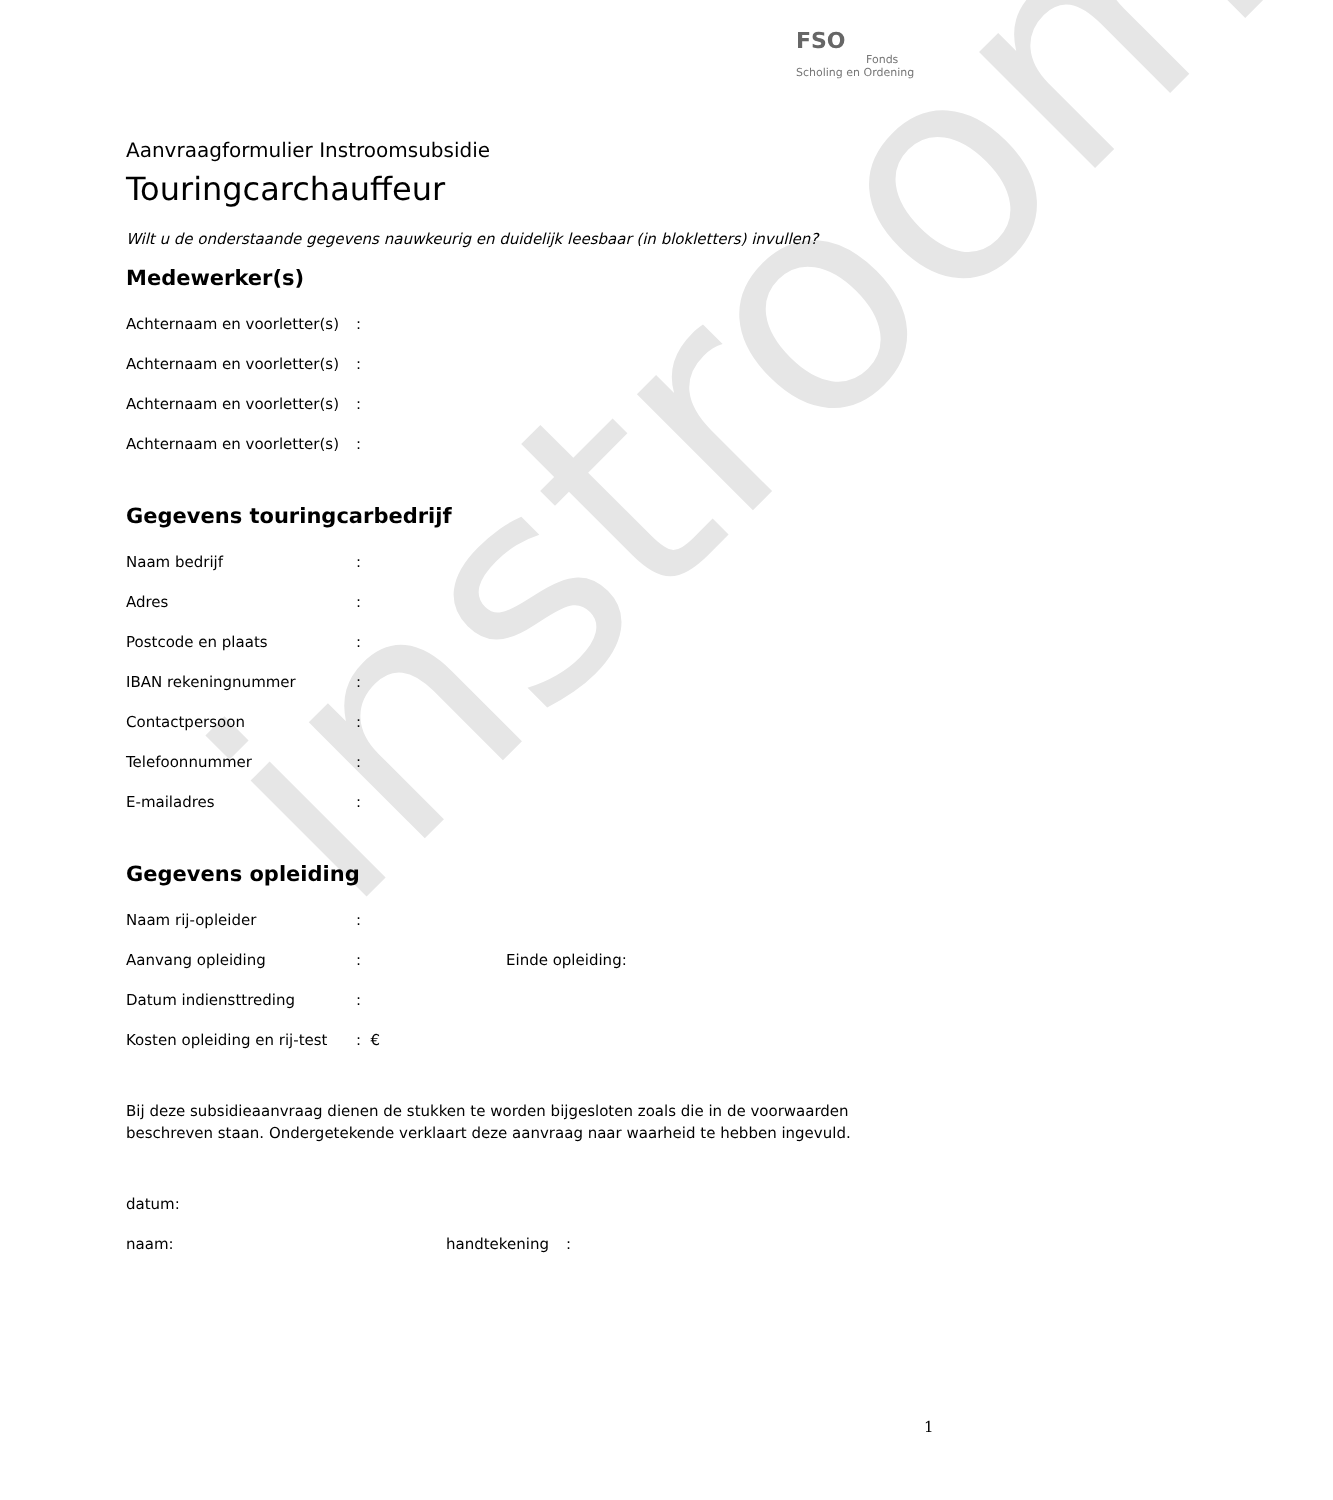instroom
FSO
Fonds Scholing en Ordening
Aanvraagformulier Instroomsubsidie
Touringcarchauffeur
Wilt u de onderstaande gegevens nauwkeurig en duidelijk leesbaar (in blokletters) invullen?
Medewerker(s)
Achternaam en voorletter(s):
Achternaam en voorletter(s):
Achternaam en voorletter(s):
Achternaam en voorletter(s):
Gegevens touringcarbedrijf
Naam bedrijf:
Adres:
Postcode en plaats:
IBAN rekeningnummer:
Contactpersoon:
Telefoonnummer:
E-mailadres:
Gegevens opleiding
Naam rij-opleider:
Aanvang opleiding: Einde opleiding:
Datum indiensttreding:
Kosten opleiding en rij-test: €
Bij deze subsidieaanvraag dienen de stukken te worden bijgesloten zoals die in de voorwaarden beschreven staan. Ondergetekende verklaart deze aanvraag naar waarheid te hebben ingevuld.
datum:
naam: handtekening:
1